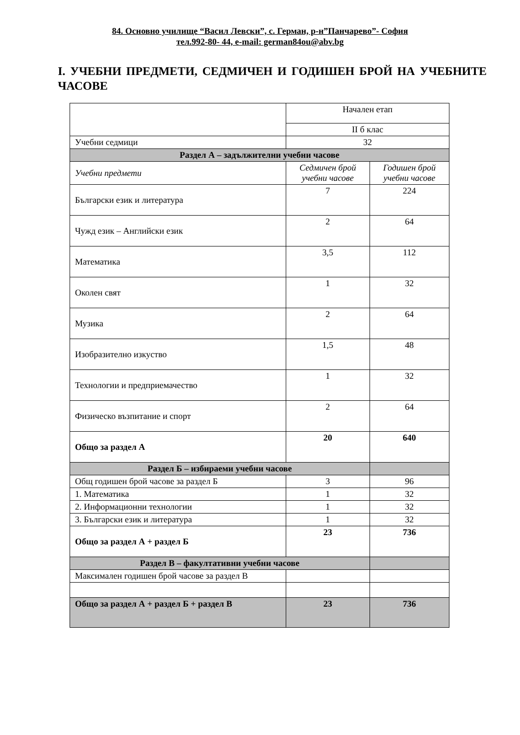84. Основно училище “Васил Левски”, с. Герман, р-н”Панчарево”- София
тел.992-80- 44, e-mail: german84ou@abv.bg
I. УЧЕБНИ ПРЕДМЕТИ, СЕДМИЧЕН И ГОДИШЕН БРОЙ НА УЧЕБНИТЕ ЧАСОВЕ
| | Начален етап | |
| | II б клас | |
| Учебни седмици | 32 | |
| Раздел А – задължителни учебни часове | | |
| Учебни предмети | Седмичен брой учебни часове | Годишен брой учебни часове |
| Български език и литература | 7 | 224 |
| Чужд език – Английски език | 2 | 64 |
| Математика | 3,5 | 112 |
| Околен свят | 1 | 32 |
| Музика | 2 | 64 |
| Изобразително изкуство | 1,5 | 48 |
| Технологии и предприемачество | 1 | 32 |
| Физическо възпитание и спорт | 2 | 64 |
| Общо за раздел А | 20 | 640 |
| Раздел Б – избираеми учебни часове | | |
| Общ годишен брой часове за раздел Б | 3 | 96 |
| 1. Математика | 1 | 32 |
| 2. Информационни технологии | 1 | 32 |
| 3. Български език и литература | 1 | 32 |
| Общо за раздел А + раздел Б | 23 | 736 |
| Раздел В – факултативни учебни часове | | |
| Максимален годишен брой часове за раздел В | | |
| Общо за раздел А + раздел Б + раздел В | 23 | 736 |